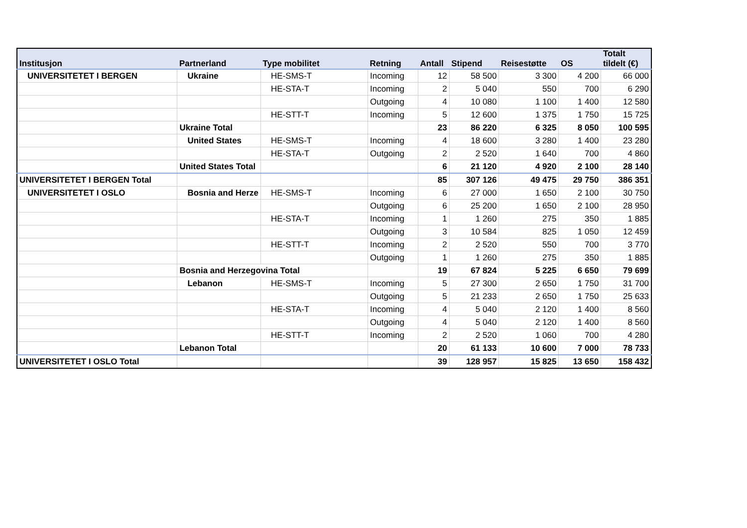| Institusjon | Partnerland | Type mobilitet | Retning | Antall | Stipend | Reisestøtte | OS | Totalt tildelt (€) |
| --- | --- | --- | --- | --- | --- | --- | --- | --- |
| UNIVERSITETET I BERGEN | Ukraine | HE-SMS-T | Incoming | 12 | 58 500 | 3 300 | 4 200 | 66 000 |
| | | HE-STA-T | Incoming | 2 | 5 040 | 550 | 700 | 6 290 |
| | | | Outgoing | 4 | 10 080 | 1 100 | 1 400 | 12 580 |
| | | HE-STT-T | Incoming | 5 | 12 600 | 1 375 | 1 750 | 15 725 |
| | Ukraine Total | | | 23 | 86 220 | 6 325 | 8 050 | 100 595 |
| | United States | HE-SMS-T | Incoming | 4 | 18 600 | 3 280 | 1 400 | 23 280 |
| | | HE-STA-T | Outgoing | 2 | 2 520 | 1 640 | 700 | 4 860 |
| | United States Total | | | 6 | 21 120 | 4 920 | 2 100 | 28 140 |
| UNIVERSITETET I BERGEN Total | | | | 85 | 307 126 | 49 475 | 29 750 | 386 351 |
| UNIVERSITETET I OSLO | Bosnia and Herze | HE-SMS-T | Incoming | 6 | 27 000 | 1 650 | 2 100 | 30 750 |
| | | | Outgoing | 6 | 25 200 | 1 650 | 2 100 | 28 950 |
| | | HE-STA-T | Incoming | 1 | 1 260 | 275 | 350 | 1 885 |
| | | | Outgoing | 3 | 10 584 | 825 | 1 050 | 12 459 |
| | | HE-STT-T | Incoming | 2 | 2 520 | 550 | 700 | 3 770 |
| | | | Outgoing | 1 | 1 260 | 275 | 350 | 1 885 |
| | Bosnia and Herzegovina Total | | | 19 | 67 824 | 5 225 | 6 650 | 79 699 |
| | Lebanon | HE-SMS-T | Incoming | 5 | 27 300 | 2 650 | 1 750 | 31 700 |
| | | | Outgoing | 5 | 21 233 | 2 650 | 1 750 | 25 633 |
| | | HE-STA-T | Incoming | 4 | 5 040 | 2 120 | 1 400 | 8 560 |
| | | | Outgoing | 4 | 5 040 | 2 120 | 1 400 | 8 560 |
| | | HE-STT-T | Incoming | 2 | 2 520 | 1 060 | 700 | 4 280 |
| | Lebanon Total | | | 20 | 61 133 | 10 600 | 7 000 | 78 733 |
| UNIVERSITETET I OSLO Total | | | | 39 | 128 957 | 15 825 | 13 650 | 158 432 |